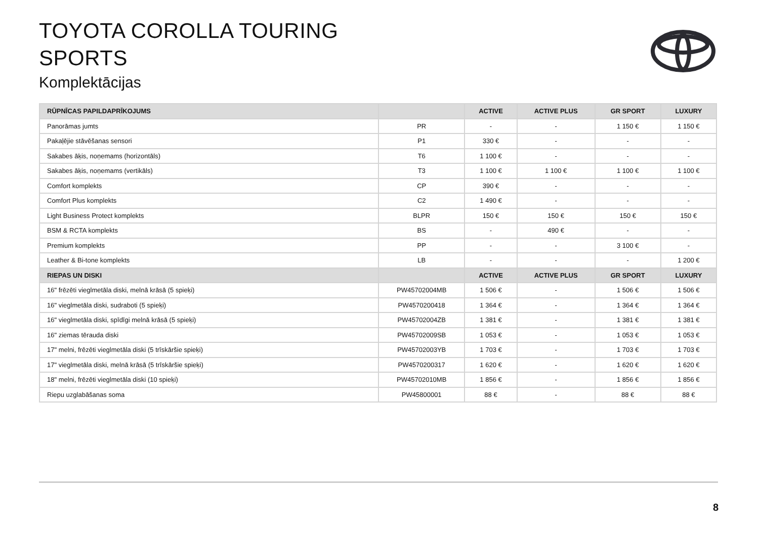TOYOTA COROLLA TOURING
SPORTS
Komplektācijas
| RŪPNĪCAS PAPILDAPRĪKOJUMS | | ACTIVE | ACTIVE PLUS | GR SPORT | LUXURY |
| --- | --- | --- | --- | --- | --- |
| Panorāmas jumts | PR | - | - | 1 150 € | 1 150 € |
| Pakaļējie stāvēšanas sensori | P1 | 330 € | - | - | - |
| Sakabes āķis, noņemams (horizontāls) | T6 | 1 100 € | - | - | - |
| Sakabes āķis, noņemams (vertikāls) | T3 | 1 100 € | 1 100 € | 1 100 € | 1 100 € |
| Comfort komplekts | CP | 390 € | - | - | - |
| Comfort Plus komplekts | C2 | 1 490 € | - | - | - |
| Light Business Protect komplekts | BLPR | 150 € | 150 € | 150 € | 150 € |
| BSM & RCTA komplekts | BS | - | 490 € | - | - |
| Premium komplekts | PP | - | - | 3 100 € | - |
| Leather & Bi-tone komplekts | LB | - | - | - | 1 200 € |
| RIEPAS UN DISKI | | ACTIVE | ACTIVE PLUS | GR SPORT | LUXURY |
| 16" frēzēti vieglmetāla diski, melnā krāsā (5 spieķi) | PW45702004MB | 1 506 € | - | 1 506 € | 1 506 € |
| 16" vieglmetāla diski, sudraboti (5 spieķi) | PW4570200418 | 1 364 € | - | 1 364 € | 1 364 € |
| 16" vieglmetāla diski, spīdīgi melnā krāsā (5 spieķi) | PW45702004ZB | 1 381 € | - | 1 381 € | 1 381 € |
| 16" ziemas tērauda diski | PW45702009SB | 1 053 € | - | 1 053 € | 1 053 € |
| 17" melni, frēzēti vieglmetāla diski (5 trīskāršie spieķi) | PW45702003YB | 1 703 € | - | 1 703 € | 1 703 € |
| 17" vieglmetāla diski, melnā krāsā (5 trīskāršie spieķi) | PW4570200317 | 1 620 € | - | 1 620 € | 1 620 € |
| 18" melni, frēzēti vieglmetāla diski (10 spieķi) | PW45702010MB | 1 856 € | - | 1 856 € | 1 856 € |
| Riepu uzglabāšanas soma | PW45800001 | 88 € | - | 88 € | 88 € |
8